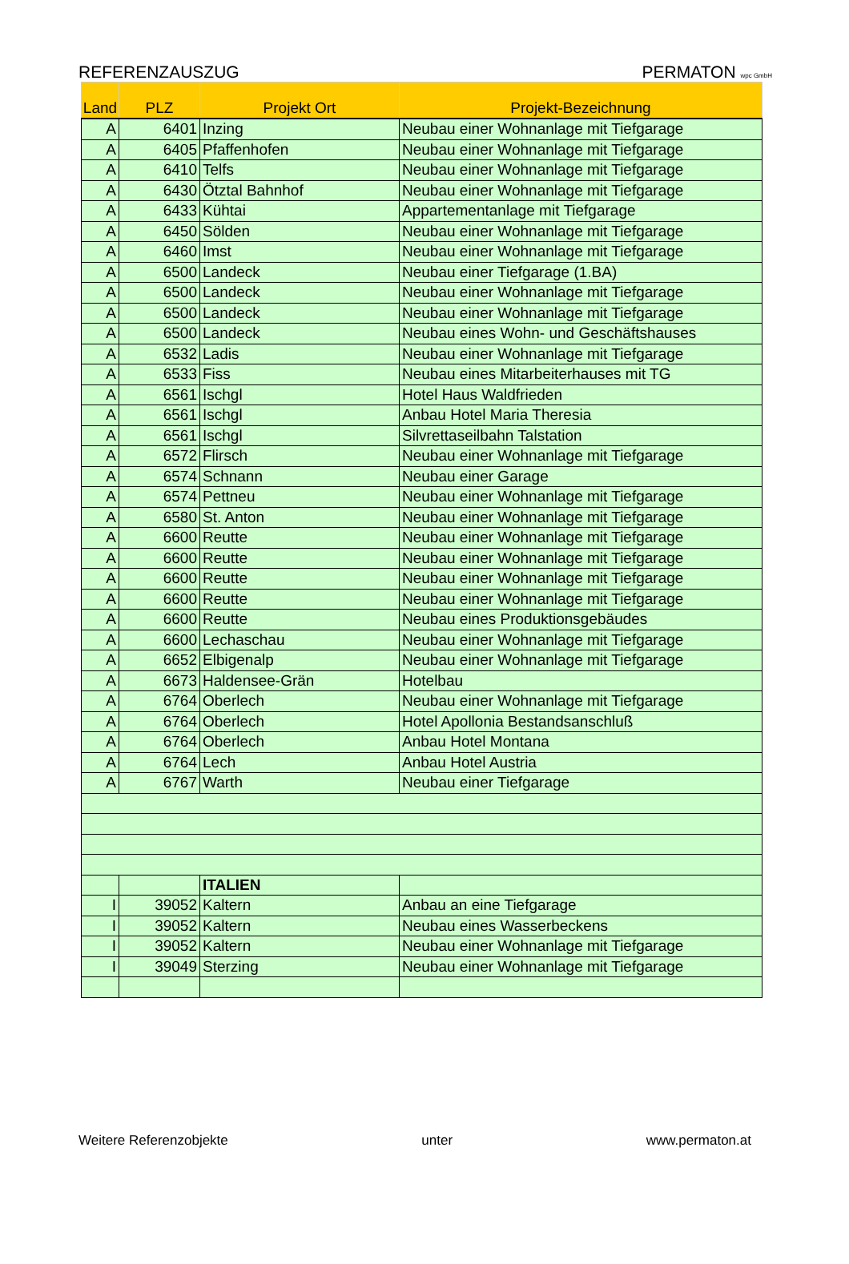REFERENZAUSZUG PERMATON wpc GmbH
| Land | PLZ | Projekt Ort | Projekt-Bezeichnung |
| --- | --- | --- | --- |
| A | 6401 | Inzing | Neubau einer Wohnanlage mit Tiefgarage |
| A | 6405 | Pfaffenhofen | Neubau einer Wohnanlage mit Tiefgarage |
| A | 6410 | Telfs | Neubau einer Wohnanlage mit Tiefgarage |
| A | 6430 | Ötztal Bahnhof | Neubau einer Wohnanlage mit Tiefgarage |
| A | 6433 | Kühtai | Appartementanlage mit Tiefgarage |
| A | 6450 | Sölden | Neubau einer Wohnanlage mit Tiefgarage |
| A | 6460 | Imst | Neubau einer Wohnanlage mit Tiefgarage |
| A | 6500 | Landeck | Neubau einer Tiefgarage (1.BA) |
| A | 6500 | Landeck | Neubau einer Wohnanlage mit Tiefgarage |
| A | 6500 | Landeck | Neubau einer Wohnanlage mit Tiefgarage |
| A | 6500 | Landeck | Neubau eines Wohn- und Geschäftshauses |
| A | 6532 | Ladis | Neubau einer Wohnanlage mit Tiefgarage |
| A | 6533 | Fiss | Neubau eines Mitarbeiterhauses mit TG |
| A | 6561 | Ischgl | Hotel Haus Waldfrieden |
| A | 6561 | Ischgl | Anbau Hotel Maria Theresia |
| A | 6561 | Ischgl | Silvrettaseilbahn Talstation |
| A | 6572 | Flirsch | Neubau einer Wohnanlage mit Tiefgarage |
| A | 6574 | Schnann | Neubau einer Garage |
| A | 6574 | Pettneu | Neubau einer Wohnanlage mit Tiefgarage |
| A | 6580 | St. Anton | Neubau einer Wohnanlage mit Tiefgarage |
| A | 6600 | Reutte | Neubau einer Wohnanlage mit Tiefgarage |
| A | 6600 | Reutte | Neubau einer Wohnanlage mit Tiefgarage |
| A | 6600 | Reutte | Neubau einer Wohnanlage mit Tiefgarage |
| A | 6600 | Reutte | Neubau einer Wohnanlage mit Tiefgarage |
| A | 6600 | Reutte | Neubau eines Produktionsgebäudes |
| A | 6600 | Lechaschau | Neubau einer Wohnanlage mit Tiefgarage |
| A | 6652 | Elbigenalp | Neubau einer Wohnanlage mit Tiefgarage |
| A | 6673 | Haldensee-Grän | Hotelbau |
| A | 6764 | Oberlech | Neubau einer Wohnanlage mit Tiefgarage |
| A | 6764 | Oberlech | Hotel Apollonia Bestandsanschluß |
| A | 6764 | Oberlech | Anbau Hotel Montana |
| A | 6764 | Lech | Anbau Hotel Austria |
| A | 6767 | Warth | Neubau einer Tiefgarage |
| | | ITALIEN | |
| I | 39052 | Kaltern | Anbau an eine Tiefgarage |
| I | 39052 | Kaltern | Neubau eines Wasserbeckens |
| I | 39052 | Kaltern | Neubau einer Wohnanlage mit Tiefgarage |
| I | 39049 | Sterzing | Neubau einer Wohnanlage mit Tiefgarage |
Weitere Referenzobjekte unter www.permaton.at